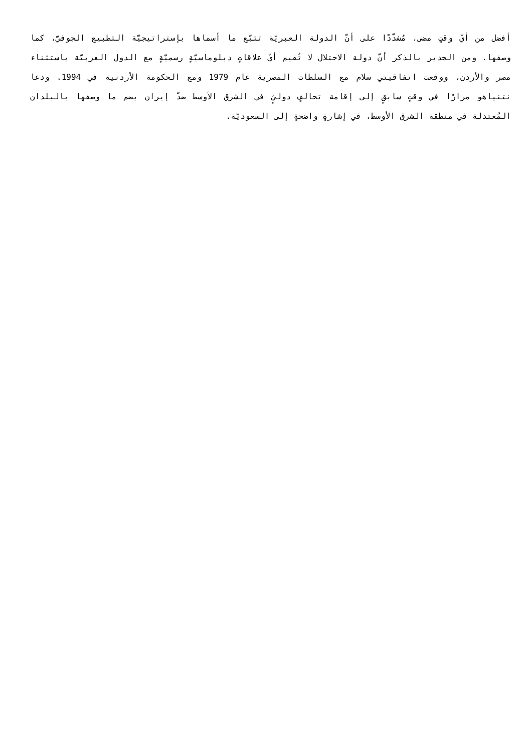أفضل من أيّ وقتٍ مضى، مُشدّدًا على أنّ الدولة العبريّة تتبّع ما أسماها بإستراتيجيّة التطبيع الجوفيّ، كما وصفها. ومن الجدير بالذكر أنّ دولة الاحتلال لا تُقيم أيّ علاقاتٍ دبلوماسيّةٍ رسميّةٍ مع الدول العربيّة باستثناء مصر والأردن، ووقعت اتفاقيتي سلام مع السلطات المصرية عام 1979 ومع الحكومة الأردنية في 1994. ودعا نتنياهو مرارًا في وقتٍ سابقٍ إلى إقامة تحالفٍ دوليٍّ في الشرق الأوسط ضدّ إيران يضم ما وصفها بالبلدان المُعتدلة في منطقة الشرق الأوسط، في إشارةٍ واضحةٍ إلى السعوديّة.